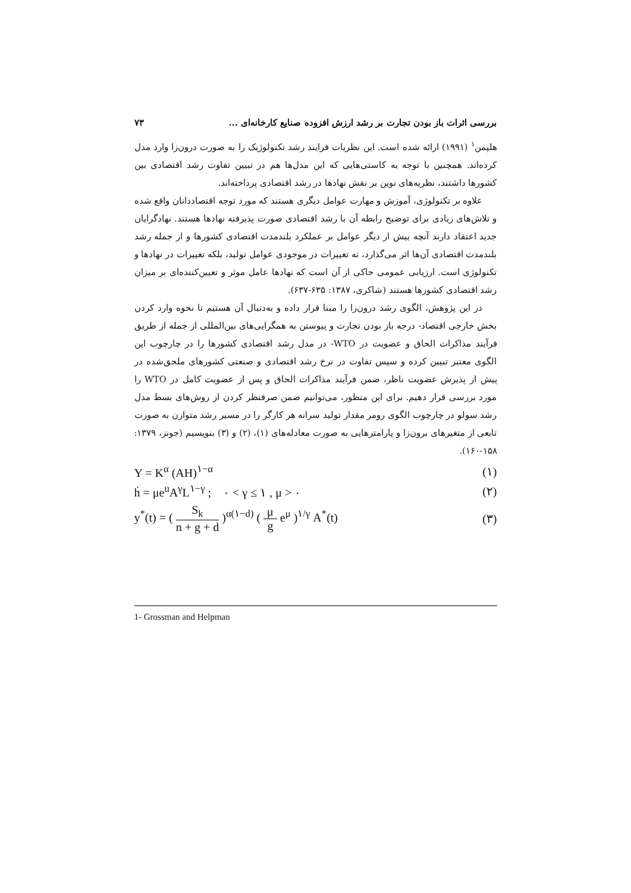بررسی اثرات باز بودن تجارت بر رشد ارزش افزوده صنایع کارخانه‌ای ... ۷۳
هلپمن<sup>۱</sup> (۱۹۹۱) ارائه شده است. این نظریات فرایند رشد تکنولوژیک را به صورت درون‌زا وارد مدل کرده‌اند. همچنین با توجه به کاستی‌هایی که این مدل‌ها هم در تبیین تفاوت رشد اقتصادی بین کشورها داشتند، نظریه‌های نوین بر نقش نهادها در رشد اقتصادی پرداخته‌اند.
علاوه بر تکنولوژی، آموزش و مهارت عوامل دیگری هستند که مورد توجه اقتصاددانان واقع شده و تلاش‌های زیادی برای توضیح رابطه آن با رشد اقتصادی صورت پذیرفته نهادها هستند. نهادگرایان جدید اعتقاد دارند آنچه بیش از دیگر عوامل بر عملکرد بلندمدت اقتصادی کشورها و از جمله رشد بلندمدت اقتصادی آن‌ها اثر می‌گذارد، نه تغییرات در موجودی عوامل تولید، بلکه تغییرات در نهادها و تکنولوژی است. ارزیابی عمومی حاکی از آن است که نهادها عامل موثر و تعیین‌کننده‌ای بر میزان رشد اقتصادی کشورها هستند (شاکری، ۱۳۸۷: ۶۳۵-۶۳۷).
در این پژوهش، الگوی رشد درون‌زا را مبنا قرار داده و به‌دنبال آن هستیم تا نحوه وارد کردن بخش خارجی اقتصاد- درجه باز بودن تجارت و پیوستن به همگرایی‌های بین‌المللی از جمله از طریق فرآیند مذاکرات الحاق و عضویت در WTO- در مدل رشد اقتصادی کشورها را در چارچوب این الگوی معتبر تبیین کرده و سپس تفاوت در نرخ رشد اقتصادی و صنعتی کشورهای ملحق‌شده در پیش از پذیرش عضویت ناظر، ضمن فرآیند مذاکرات الحاق و پس از عضویت کامل در WTO را مورد بررسی قرار دهیم. برای این منظور، می‌توانیم ضمن صرفنظر کردن از روش‌های بسط مدل رشد سولو در چارچوب الگوی رومر مقدار تولید سرانه هر کارگر را در مسیر رشد متوازن به صورت تابعی از متغیرهای برون‌زا و پارامترهایی به صورت معادله‌های (۱)، (۲) و (۳) بنویسیم (جونز، ۱۳۷۹: ۱۵۸-۱۶۰).
Y = K<sup>α</sup> (AH)<sup>۱−α</sup> (۱)
ḣ = μe<sup>u</sup>A<sup>γ</sup>L<sup>۱−γ</sup> ; ۰ < γ ≤ ۱ , μ > ۰ (۲)
y<sup>*</sup>(t) = ( S<sub>k</sub> n + g + d )<sup>α(۱−d)</sup> ( μ g e<sup>μ</sup> )<sup>۱/γ</sup> A<sup>*</sup>(t) (۳)
1- Grossman and Helpman